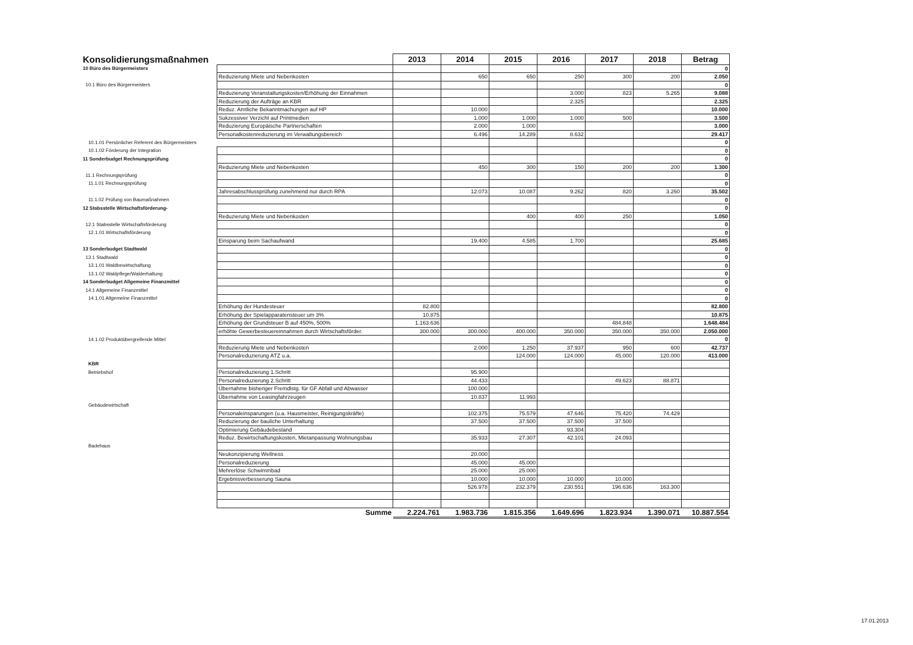| Konsolidierungsmaßnahmen | | 2013 | 2014 | 2015 | 2016 | 2017 | 2018 | Betrag |
| --- | --- | --- | --- | --- | --- | --- | --- | --- |
| 10 Büro des Bürgermeisters | | | | | | | | 0 |
| | Reduzierung Miete und Nebenkosten | | 650 | 650 | 250 | 300 | 200 | 2.050 |
| 10.1 Büro des Bürgermeisters | | | | | | | | 0 |
| | Reduzierung Veranstaltungskosten/Erhöhung der Einnahmen | | | | 3.000 | 823 | 5.265 | 9.088 |
| | Reduzierung der Aufträge an KBR | | | | 2.325 | | | 2.325 |
| | Reduz. Amtliche Bekanntmachungen auf HP | | 10.000 | | | | | 10.000 |
| | Sukzessiver Verzicht auf Printmedien | | 1.000 | 1.000 | 1.000 | 500 | | 3.500 |
| | Reduzierung Europäische Partnerschaften | | 2.000 | 1.000 | | | | 3.000 |
| | Personalkostenreduzierung im Verwaltungsbereich | | 6.496 | 14.289 | 8.632 | | | 29.417 |
| 10.1.01 Persönlicher Referent des Bürgermeisters | | | | | | | | 0 |
| 10.1.02 Förderung der Integration | | | | | | | | 0 |
| 11 Sonderbudget Rechnungsprüfung | | | | | | | | 0 |
| | Reduzierung Miete und Nebenkosten | | 450 | 300 | 150 | 200 | 200 | 1.300 |
| 11.1 Rechnungsprüfung | | | | | | | | 0 |
| 11.1.01 Rechnungsprüfung | | | | | | | | 0 |
| | Jahresabschlussprüfung zunehmend nur durch RPA | | 12.073 | 10.087 | 9.262 | 820 | 3.260 | 35.502 |
| 11.1.02 Prüfung von Baumaßnahmen | | | | | | | | 0 |
| 12 Stabsstelle Wirtschaftsförderung- | | | | | | | | 0 |
| | Reduzierung Miete und Nebenkosten | | | 400 | 400 | 250 | | 1.050 |
| 12.1 Stabsstelle Wirtschaftsförderung | | | | | | | | 0 |
| 12.1.01 Wirtschaftsförderung | | | | | | | | 0 |
| | Einsparung beim Sachaufwand | | 19.400 | 4.585 | 1.700 | | | 25.685 |
| 13 Sonderbudget Stadtwald | | | | | | | | 0 |
| 13.1 Stadtwald | | | | | | | | 0 |
| 13.1.01 Waldbewirtschaftung | | | | | | | | 0 |
| 13.1.02 Waldpflege/Walderhaltung | | | | | | | | 0 |
| 14 Sonderbudget Allgemeine Finanzmittel | | | | | | | | 0 |
| 14.1 Allgemeine Finanzmittel | | | | | | | | 0 |
| 14.1.01 Allgemeine Finanzmittel | | | | | | | | 0 |
| | Erhöhung der Hundesteuer | 82.800 | | | | | | 82.800 |
| | Erhöhung der Spielapparatensteuer um 3% | 10.875 | | | | | | 10.875 |
| | Erhöhung der Grundsteuer B auf 450%, 500% | 1.163.636 | | | | 484.848 | | 1.648.484 |
| | erhöhte Gewerbesteuereinnahmen durch Wirtschaftsförder. | 300.000 | 300.000 | 400.000 | 350.000 | 350.000 | 350.000 | 2.050.000 |
| 14.1.02 Produktübergreifende Mittel | | | | | | | | 0 |
| | Reduzierung Miete und Nebenkosten | | 2.000 | 1.250 | 37.937 | 950 | 600 | 42.737 |
| | Personalreduzierung ATZ u.a. | | | 124.000 | 124.000 | 45.000 | 120.000 | 413.000 |
| KBR | | | | | | | | |
| Betriebshof | Personalreduzierung 1.Schritt | | 95.900 | | | | | |
| | Personalreduzierung 2.Schritt | | 44.433 | | | 49.623 | 88.871 | |
| | Übernahme bisheriger Fremdlstg. für GF Abfall und Abwasser | | 100.000 | | | | | |
| | Übernahme von Leasingfahrzeugen | | 10.837 | 11.993 | | | | |
| Gebäudewirtschaft | | | | | | | | |
| | Personaleinsparungen (u.a. Hausmeister, Reinigungskräfte) | | 102.375 | 75.579 | 47.646 | 75.420 | 74.429 | |
| | Reduzierung der bauliche Unterhaltung | | 37.500 | 37.500 | 37.500 | 37.500 | | |
| | Optimierung Gebäudebestand | | | | 93.304 | | | |
| | Reduz. Bewirtschaftungskosten, Mietanpassung Wohnungsbau | | 35.933 | 27.307 | 42.101 | 24.093 | | |
| Badehaus | | | | | | | | |
| | Neukonzipierung Wellness | | 20.000 | | | | | |
| | Personalreduzierung | | 45.000 | 45.000 | | | | |
| | Mehrerlöse Schwimmbad | | 25.000 | 25.000 | | | | |
| | Ergebnisverbesserung Sauna | | 10.000 | 10.000 | 10.000 | 10.000 | | |
| | | | 526.978 | 232.379 | 230.551 | 196.636 | 163.300 | |
| | Summe | 2.224.761 | 1.983.736 | 1.815.356 | 1.649.696 | 1.823.934 | 1.390.071 | 10.887.554 |
17.01.2013